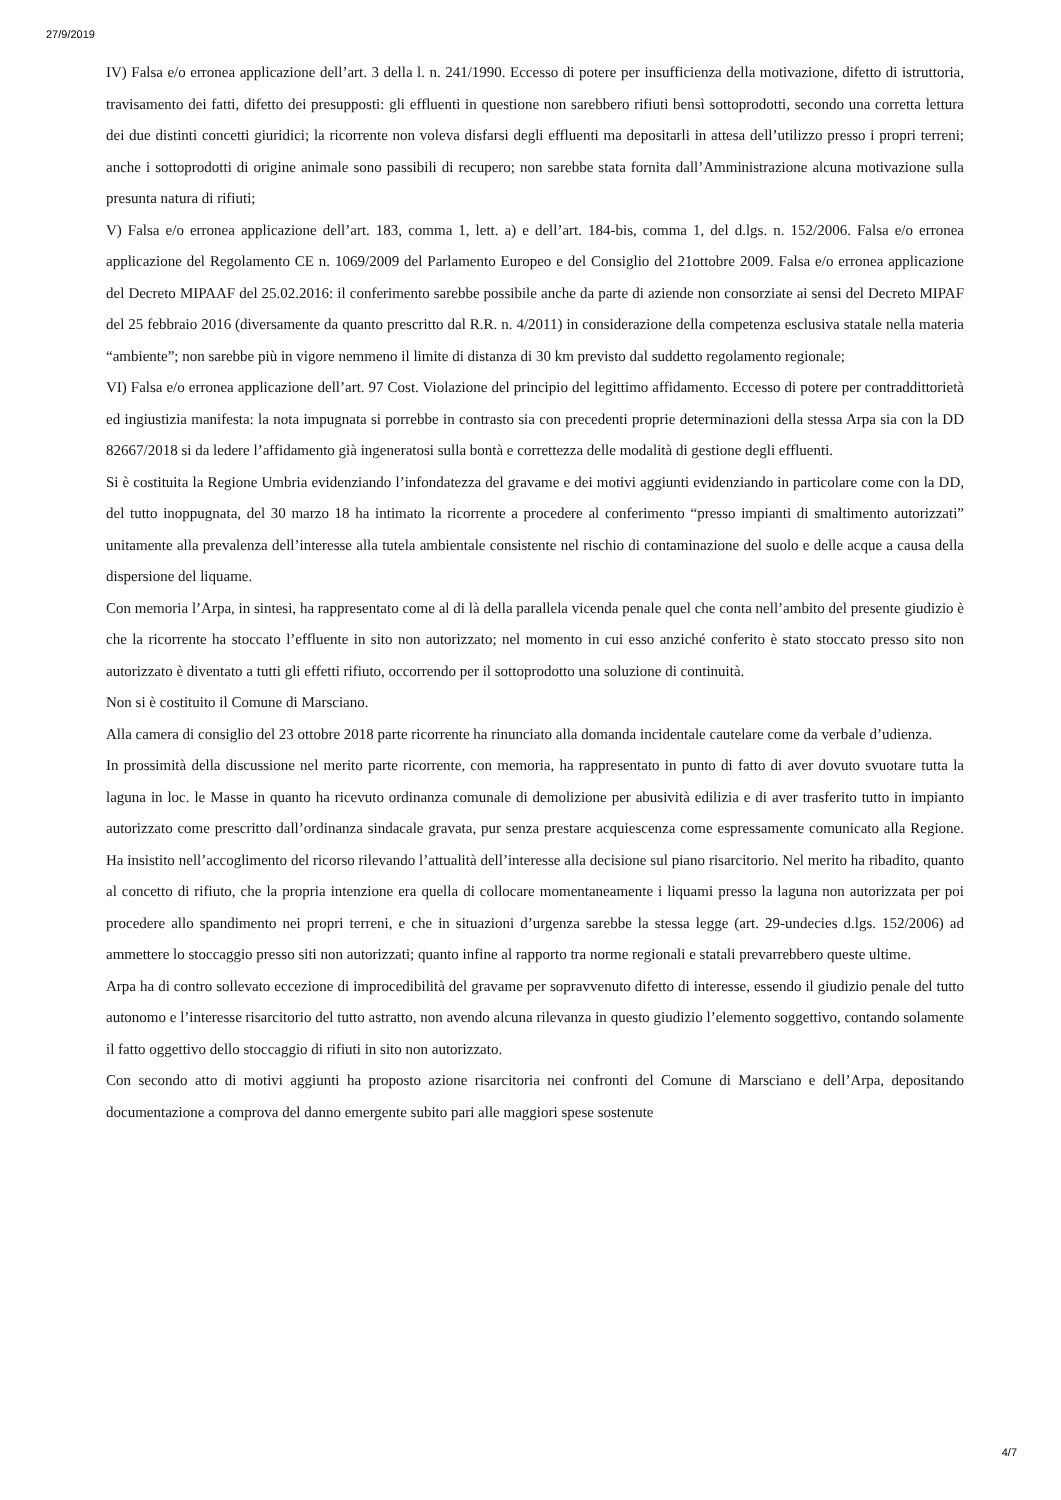27/9/2019
IV) Falsa e/o erronea applicazione dell’art. 3 della l. n. 241/1990. Eccesso di potere per insufficienza della motivazione, difetto di istruttoria, travisamento dei fatti, difetto dei presupposti: gli effluenti in questione non sarebbero rifiuti bensì sottoprodotti, secondo una corretta lettura dei due distinti concetti giuridici; la ricorrente non voleva disfarsi degli effluenti ma depositarli in attesa dell’utilizzo presso i propri terreni; anche i sottoprodotti di origine animale sono passibili di recupero; non sarebbe stata fornita dall’Amministrazione alcuna motivazione sulla presunta natura di rifiuti;
V) Falsa e/o erronea applicazione dell’art. 183, comma 1, lett. a) e dell’art. 184-bis, comma 1, del d.lgs. n. 152/2006. Falsa e/o erronea applicazione del Regolamento CE n. 1069/2009 del Parlamento Europeo e del Consiglio del 21ottobre 2009. Falsa e/o erronea applicazione del Decreto MIPAAF del 25.02.2016: il conferimento sarebbe possibile anche da parte di aziende non consorziate ai sensi del Decreto MIPAF del 25 febbraio 2016 (diversamente da quanto prescritto dal R.R. n. 4/2011) in considerazione della competenza esclusiva statale nella materia “ambiente”; non sarebbe più in vigore nemmeno il limite di distanza di 30 km previsto dal suddetto regolamento regionale;
VI) Falsa e/o erronea applicazione dell’art. 97 Cost. Violazione del principio del legittimo affidamento. Eccesso di potere per contraddittorietà ed ingiustizia manifesta: la nota impugnata si porrebbe in contrasto sia con precedenti proprie determinazioni della stessa Arpa sia con la DD 82667/2018 si da ledere l’affidamento già ingeneratosi sulla bontà e correttezza delle modalità di gestione degli effluenti.
Si è costituita la Regione Umbria evidenziando l’infondatezza del gravame e dei motivi aggiunti evidenziando in particolare come con la DD, del tutto inoppugnata, del 30 marzo 18 ha intimato la ricorrente a procedere al conferimento “presso impianti di smaltimento autorizzati” unitamente alla prevalenza dell’interesse alla tutela ambientale consistente nel rischio di contaminazione del suolo e delle acque a causa della dispersione del liquame.
Con memoria l’Arpa, in sintesi, ha rappresentato come al di là della parallela vicenda penale quel che conta nell’ambito del presente giudizio è che la ricorrente ha stoccato l’effluente in sito non autorizzato; nel momento in cui esso anziché conferito è stato stoccato presso sito non autorizzato è diventato a tutti gli effetti rifiuto, occorrendo per il sottoprodotto una soluzione di continuità.
Non si è costituito il Comune di Marsciano.
Alla camera di consiglio del 23 ottobre 2018 parte ricorrente ha rinunciato alla domanda incidentale cautelare come da verbale d’udienza.
In prossimità della discussione nel merito parte ricorrente, con memoria, ha rappresentato in punto di fatto di aver dovuto svuotare tutta la laguna in loc. le Masse in quanto ha ricevuto ordinanza comunale di demolizione per abusività edilizia e di aver trasferito tutto in impianto autorizzato come prescritto dall’ordinanza sindacale gravata, pur senza prestare acquiescenza come espressamente comunicato alla Regione. Ha insistito nell’accoglimento del ricorso rilevando l’attualità dell’interesse alla decisione sul piano risarcitorio. Nel merito ha ribadito, quanto al concetto di rifiuto, che la propria intenzione era quella di collocare momentaneamente i liquami presso la laguna non autorizzata per poi procedere allo spandimento nei propri terreni, e che in situazioni d’urgenza sarebbe la stessa legge (art. 29-undecies d.lgs. 152/2006) ad ammettere lo stoccaggio presso siti non autorizzati; quanto infine al rapporto tra norme regionali e statali prevarrebbero queste ultime.
Arpa ha di contro sollevato eccezione di improcedibilità del gravame per sopravvenuto difetto di interesse, essendo il giudizio penale del tutto autonomo e l’interesse risarcitorio del tutto astratto, non avendo alcuna rilevanza in questo giudizio l’elemento soggettivo, contando solamente il fatto oggettivo dello stoccaggio di rifiuti in sito non autorizzato.
Con secondo atto di motivi aggiunti ha proposto azione risarcitoria nei confronti del Comune di Marsciano e dell’Arpa, depositando documentazione a comprova del danno emergente subito pari alle maggiori spese sostenute
4/7